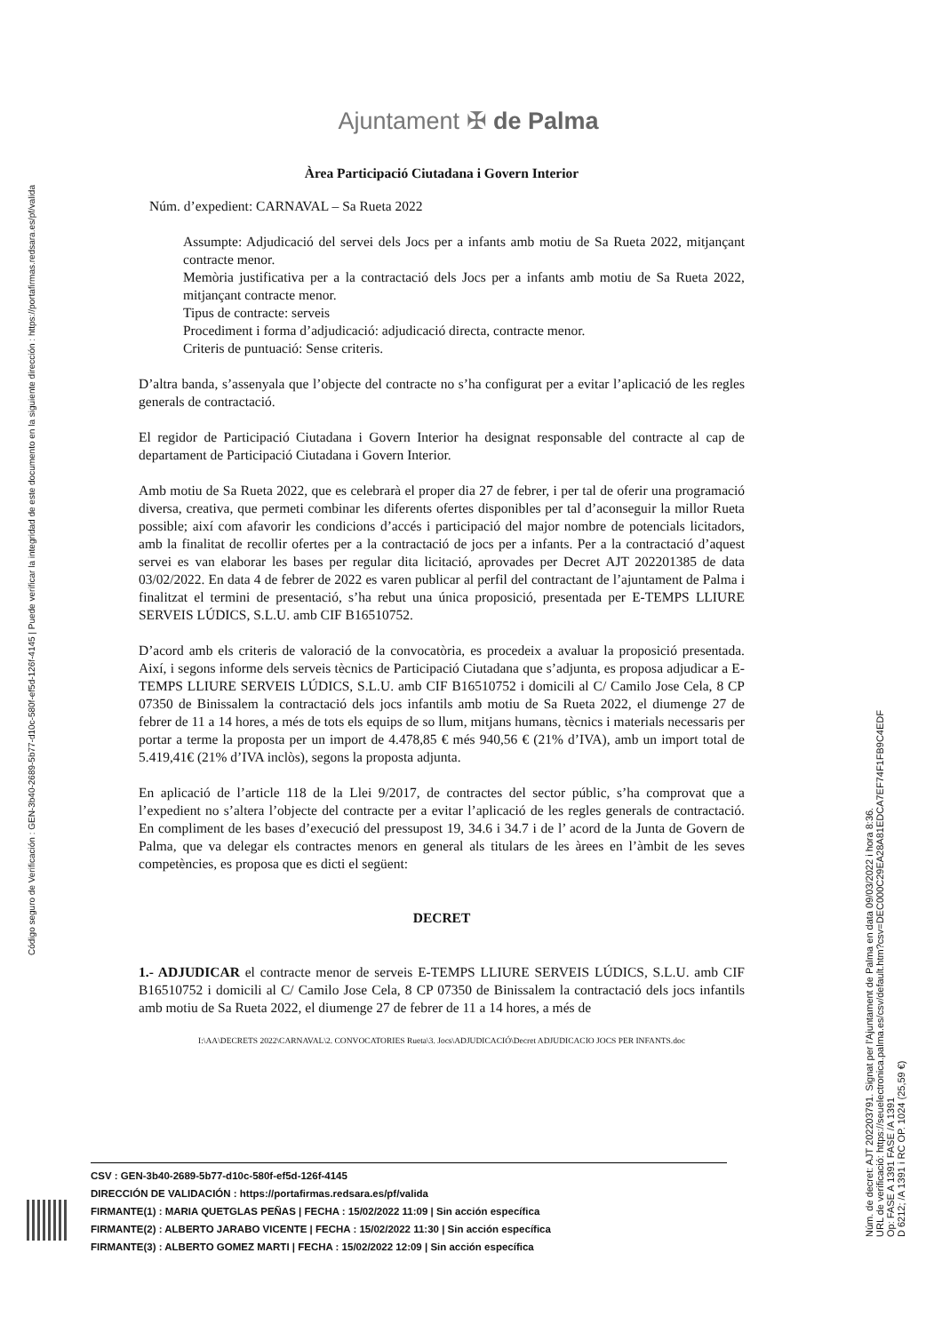Código seguro de Verificación : GEN-3b40-2689-5b77-d10c-580f-ef5d-126f-4145 | Puede verificar la integridad de este documento en la siguiente dirección : https://portafirmas.redsara.es/pf/valida
Ajuntament ✠ de Palma
Àrea Participació Ciutadana i Govern Interior
Núm. d’expedient: CARNAVAL – Sa Rueta 2022
Assumpte: Adjudicació del servei dels Jocs per a infants amb motiu de Sa Rueta 2022, mitjançant contracte menor.
Memòria justificativa per a la contractació dels Jocs per a infants amb motiu de Sa Rueta 2022, mitjançant contracte menor.
Tipus de contracte: serveis
Procediment i forma d’adjudicació: adjudicació directa, contracte menor.
Criteris de puntuació: Sense criteris.
D’altra banda, s’assenyala que l’objecte del contracte no s’ha configurat per a evitar l’aplicació de les regles generals de contractació.
El regidor de Participació Ciutadana i Govern Interior ha designat responsable del contracte al cap de departament de Participació Ciutadana i Govern Interior.
Amb motiu de Sa Rueta 2022, que es celebrarà el proper dia 27 de febrer, i per tal de oferir una programació diversa, creativa, que permeti combinar les diferents ofertes disponibles per tal d’aconseguir la millor Rueta possible; així com afavorir les condicions d’accés i participació del major nombre de potencials licitadors, amb la finalitat de recollir ofertes per a la contractació de jocs per a infants. Per a la contractació d’aquest servei es van elaborar les bases per regular dita licitació, aprovades per Decret AJT 202201385 de data 03/02/2022. En data 4 de febrer de 2022 es varen publicar al perfil del contractant de l’ajuntament de Palma i finalitzat el termini de presentació, s’ha rebut una única proposició, presentada per E-TEMPS LLIURE SERVEIS LÚDICS, S.L.U. amb CIF B16510752.
D’acord amb els criteris de valoració de la convocatòria, es procedeix a avaluar la proposició presentada. Així, i segons informe dels serveis tècnics de Participació Ciutadana que s’adjunta, es proposa adjudicar a E-TEMPS LLIURE SERVEIS LÚDICS, S.L.U. amb CIF B16510752 i domicili al C/ Camilo Jose Cela, 8 CP 07350 de Binissalem la contractació dels jocs infantils amb motiu de Sa Rueta 2022, el diumenge 27 de febrer de 11 a 14 hores, a més de tots els equips de so llum, mitjans humans, tècnics i materials necessaris per portar a terme la proposta per un import de 4.478,85 € més 940,56 € (21% d’IVA), amb un import total de 5.419,41€ (21% d’IVA inclòs), segons la proposta adjunta.
En aplicació de l’article 118 de la Llei 9/2017, de contractes del sector públic, s’ha comprovat que a l’expedient no s’altera l’objecte del contracte per a evitar l’aplicació de les regles generals de contractació. En compliment de les bases d’execució del pressupost 19, 34.6 i 34.7 i de l’ acord de la Junta de Govern de Palma, que va delegar els contractes menors en general als titulars de les àrees en l’àmbit de les seves competències, es proposa que es dicti el següent:
DECRET
1.- ADJUDICAR el contracte menor de serveis E-TEMPS LLIURE SERVEIS LÚDICS, S.L.U. amb CIF B16510752 i domicili al C/ Camilo Jose Cela, 8 CP 07350 de Binissalem la contractació dels jocs infantils amb motiu de Sa Rueta 2022, el diumenge 27 de febrer de 11 a 14 hores, a més de
I:\AA\DECRETS 2022\CARNAVAL\2. CONVOCATORIES Rueta\3. Jocs\ADJUDICACIÓ\Decret ADJUDICACIO JOCS PER INFANTS.doc
CSV : GEN-3b40-2689-5b77-d10c-580f-ef5d-126f-4145
DIRECCIÓN DE VALIDACIÓN : https://portafirmas.redsara.es/pf/valida
FIRMANTE(1) : MARIA QUETGLAS PEÑAS | FECHA : 15/02/2022 11:09 | Sin acción específica
FIRMANTE(2) : ALBERTO JARABO VICENTE | FECHA : 15/02/2022 11:30 | Sin acción específica
FIRMANTE(3) : ALBERTO GOMEZ MARTI | FECHA : 15/02/2022 12:09 | Sin acción específica
Núm. de decret: AJT 202203791. Signat per l'Ajuntament de Palma en data 09/03/2022 i hora 8:36.
URL de verificació: https://seuelectronica.palma.es/csv/default.htm?csv=DEC000C29EA28A81EDCA7EF74F1FB9C4EDF
Op: FASE A 1391 FASE /A 1391
D 6212; /A 1391 i RC OP. 1024 (25,59 €)